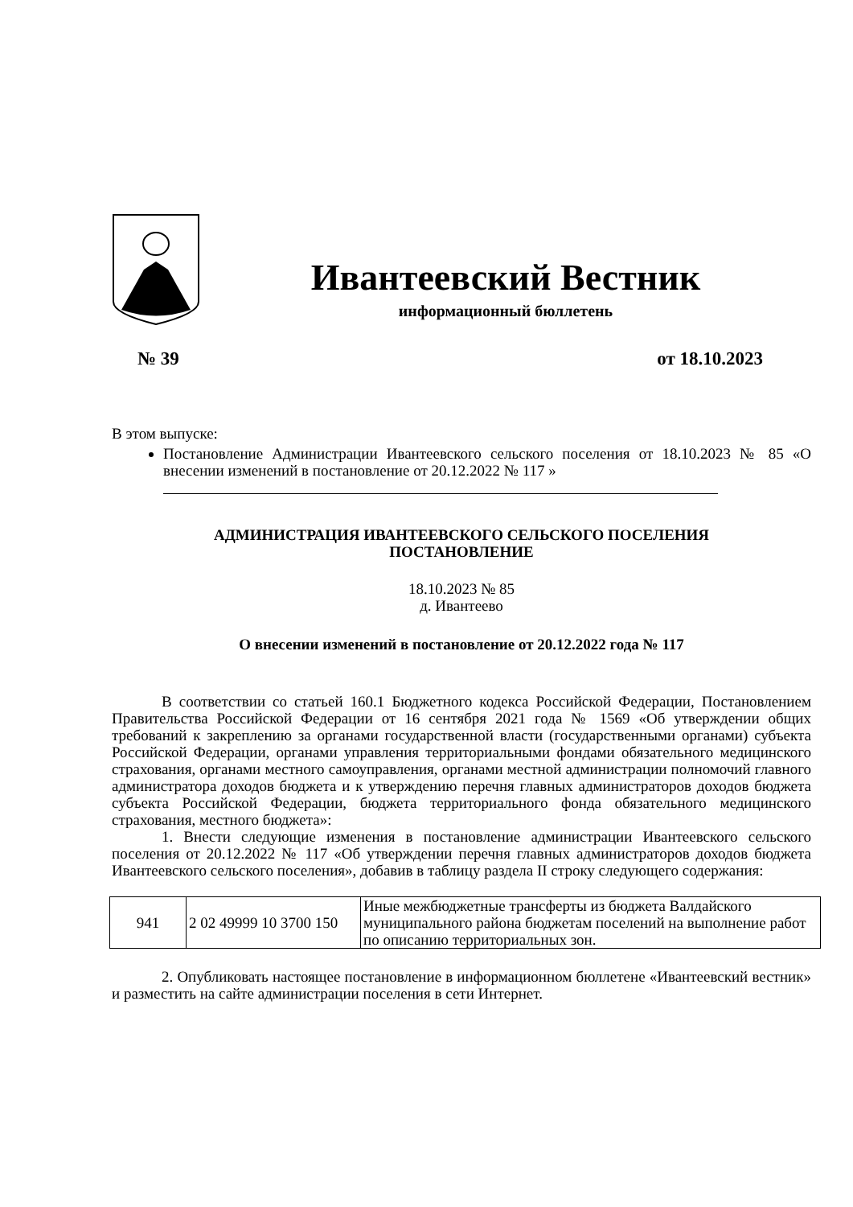Ивантеевский Вестник
информационный бюллетень
№ 39 от 18.10.2023
В этом выпуске:
Постановление Администрации Ивантеевского сельского поселения от 18.10.2023 № 85 «О внесении изменений в постановление от 20.12.2022 № 117 »
АДМИНИСТРАЦИЯ ИВАНТЕЕВСКОГО СЕЛЬСКОГО ПОСЕЛЕНИЯ
ПОСТАНОВЛЕНИЕ
18.10.2023 № 85
д. Ивантеево
О внесении изменений в постановление от 20.12.2022 года № 117
В соответствии со статьей 160.1 Бюджетного кодекса Российской Федерации, Постановлением Правительства Российской Федерации от 16 сентября 2021 года № 1569 «Об утверждении общих требований к закреплению за органами государственной власти (государственными органами) субъекта Российской Федерации, органами управления территориальными фондами обязательного медицинского страхования, органами местного самоуправления, органами местной администрации полномочий главного администратора доходов бюджета и к утверждению перечня главных администраторов доходов бюджета субъекта Российской Федерации, бюджета территориального фонда обязательного медицинского страхования, местного бюджета»:
1. Внести следующие изменения в постановление администрации Ивантеевского сельского поселения от 20.12.2022 № 117 «Об утверждении перечня главных администраторов доходов бюджета Ивантеевского сельского поселения», добавив в таблицу раздела II строку следующего содержания:
| 941 | 2 02 49999 10 3700 150 | Иные межбюджетные трансферты из бюджета Валдайского муниципального района бюджетам поселений на выполнение работ по описанию территориальных зон. |
2. Опубликовать настоящее постановление в информационном бюллетене «Ивантеевский вестник» и разместить на сайте администрации поселения в сети Интернет.